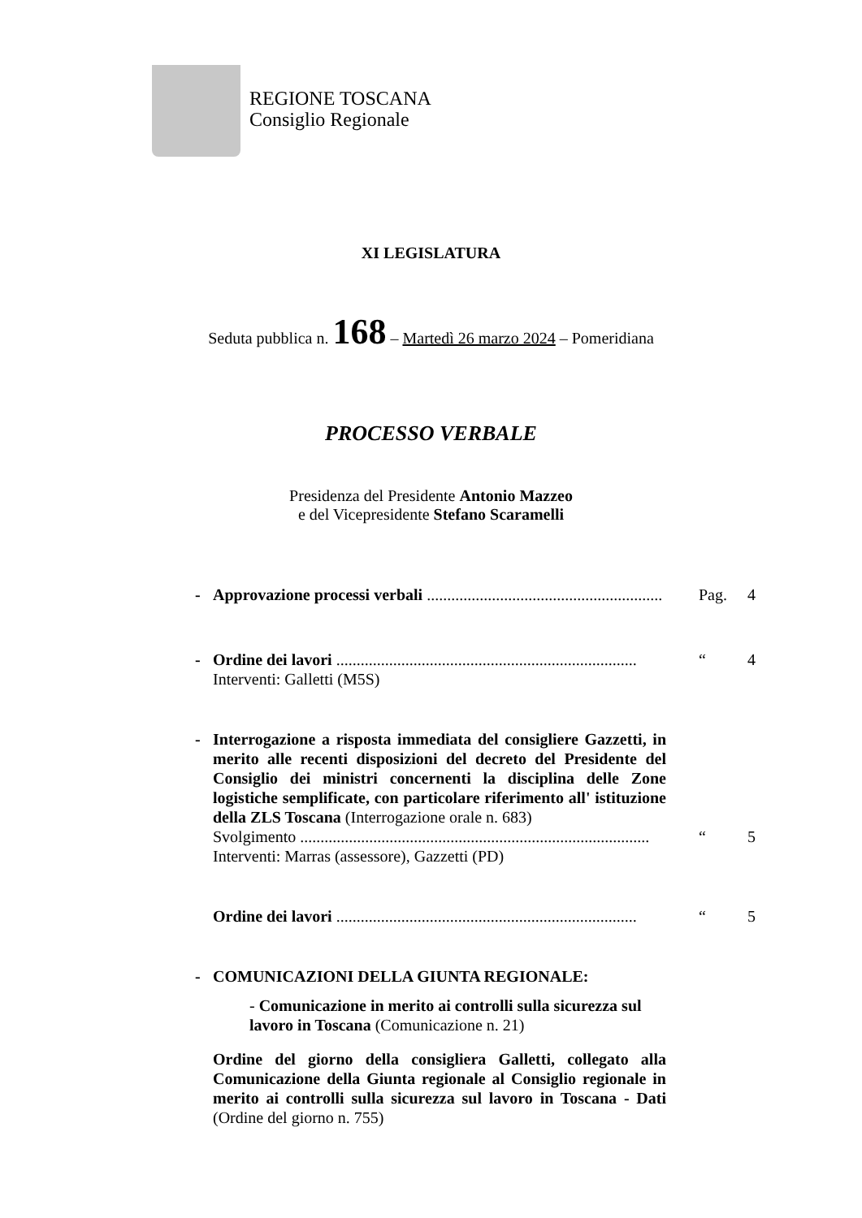REGIONE TOSCANA
Consiglio Regionale
XI LEGISLATURA
Seduta pubblica n. 168 – Martedì 26 marzo 2024 – Pomeridiana
PROCESSO VERBALE
Presidenza del Presidente Antonio Mazzeo
e del Vicepresidente Stefano Scaramelli
- Approvazione processi verbali .......................................................... Pag. 4
- Ordine dei lavori .......................................................................... “4
Interventi: Galletti (M5S)
- Interrogazione a risposta immediata del consigliere Gazzetti, in merito alle recenti disposizioni del decreto del Presidente del Consiglio dei ministri concernenti la disciplina delle Zone logistiche semplificate, con particolare riferimento all' istituzione della ZLS Toscana (Interrogazione orale n. 683)
Svolgimento ...................................................................................... “5
Interventi: Marras (assessore), Gazzetti (PD)
Ordine dei lavori .......................................................................... “5
- COMUNICAZIONI DELLA GIUNTA REGIONALE:
- Comunicazione in merito ai controlli sulla sicurezza sul lavoro in Toscana (Comunicazione n. 21)
Ordine del giorno della consigliera Galletti, collegato alla Comunicazione della Giunta regionale al Consiglio regionale in merito ai controlli sulla sicurezza sul lavoro in Toscana - Dati (Ordine del giorno n. 755)